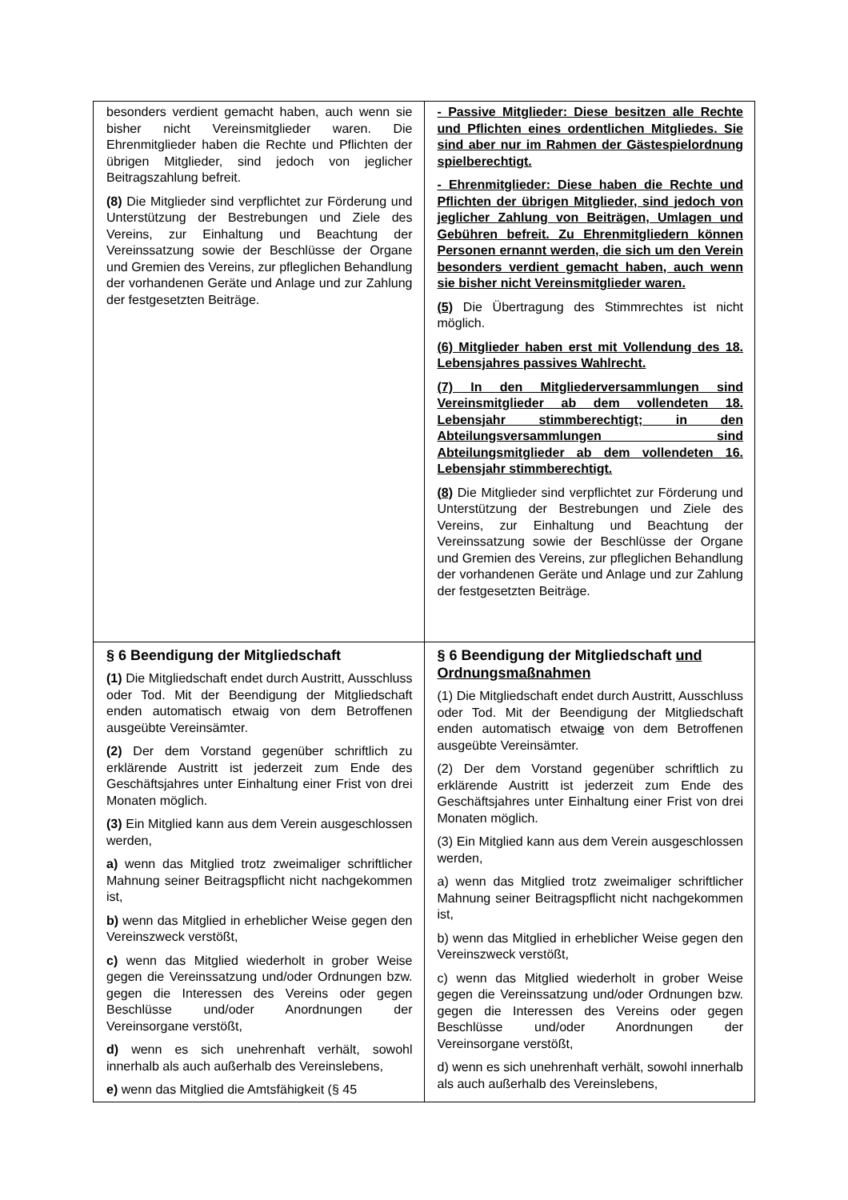| besonders verdient gemacht haben, auch wenn sie bisher nicht Vereinsmitglieder waren. Die Ehrenmitglieder haben die Rechte und Pflichten der übrigen Mitglieder, sind jedoch von jeglicher Beitragszahlung befreit. (8) Die Mitglieder sind verpflichtet zur Förderung und Unterstützung der Bestrebungen und Ziele des Vereins, zur Einhaltung und Beachtung der Vereinssatzung sowie der Beschlüsse der Organe und Gremien des Vereins, zur pfleglichen Behandlung der vorhandenen Geräte und Anlage und zur Zahlung der festgesetzten Beiträge. | - Passive Mitglieder: Diese besitzen alle Rechte und Pflichten eines ordentlichen Mitgliedes. Sie sind aber nur im Rahmen der Gästespielordnung spielberechtigt. - Ehrenmitglieder: Diese haben die Rechte und Pflichten der übrigen Mitglieder, sind jedoch von jeglicher Zahlung von Beiträgen, Umlagen und Gebühren befreit. Zu Ehrenmitgliedern können Personen ernannt werden, die sich um den Verein besonders verdient gemacht haben, auch wenn sie bisher nicht Vereinsmitglieder waren. (5) Die Übertragung des Stimmrechtes ist nicht möglich. (6) Mitglieder haben erst mit Vollendung des 18. Lebensjahres passives Wahlrecht. (7) In den Mitgliederversammlungen sind Vereinsmitglieder ab dem vollendeten 18. Lebensjahr stimmberechtigt; in den Abteilungsversammlungen sind Abteilungsmitglieder ab dem vollendeten 16. Lebensjahr stimmberechtigt. (8) Die Mitglieder sind verpflichtet zur Förderung und Unterstützung der Bestrebungen und Ziele des Vereins, zur Einhaltung und Beachtung der Vereinssatzung sowie der Beschlüsse der Organe und Gremien des Vereins, zur pfleglichen Behandlung der vorhandenen Geräte und Anlage und zur Zahlung der festgesetzten Beiträge. |
| § 6 Beendigung der Mitgliedschaft (1) Die Mitgliedschaft endet durch Austritt, Ausschluss oder Tod. Mit der Beendigung der Mitgliedschaft enden automatisch etwaig von dem Betroffenen ausgeübte Vereinsämter. (2) Der dem Vorstand gegenüber schriftlich zu erklärende Austritt ist jederzeit zum Ende des Geschäftsjahres unter Einhaltung einer Frist von drei Monaten möglich. (3) Ein Mitglied kann aus dem Verein ausgeschlossen werden, a) wenn das Mitglied trotz zweimaliger schriftlicher Mahnung seiner Beitragspflicht nicht nachgekommen ist, b) wenn das Mitglied in erheblicher Weise gegen den Vereinszweck verstößt, c) wenn das Mitglied wiederholt in grober Weise gegen die Vereinssatzung und/oder Ordnungen bzw. gegen die Interessen des Vereins oder gegen Beschlüsse und/oder Anordnungen der Vereinsorgane verstößt, d) wenn es sich unehrenhaft verhält, sowohl innerhalb als auch außerhalb des Vereinslebens, e) wenn das Mitglied die Amtsfähigkeit (§ 45 | § 6 Beendigung der Mitgliedschaft und Ordnungsmaßnahmen (1) Die Mitgliedschaft endet durch Austritt, Ausschluss oder Tod. Mit der Beendigung der Mitgliedschaft enden automatisch etwaig e von dem Betroffenen ausgeübte Vereinsämter. (2) Der dem Vorstand gegenüber schriftlich zu erklärende Austritt ist jederzeit zum Ende des Geschäftsjahres unter Einhaltung einer Frist von drei Monaten möglich. (3) Ein Mitglied kann aus dem Verein ausgeschlossen werden, a) wenn das Mitglied trotz zweimaliger schriftlicher Mahnung seiner Beitragspflicht nicht nachgekommen ist, b) wenn das Mitglied in erheblicher Weise gegen den Vereinszweck verstößt, c) wenn das Mitglied wiederholt in grober Weise gegen die Vereinssatzung und/oder Ordnungen bzw. gegen die Interessen des Vereins oder gegen Beschlüsse und/oder Anordnungen der Vereinsorgane verstößt, d) wenn es sich unehrenhaft verhält, sowohl innerhalb als auch außerhalb des Vereinslebens, |